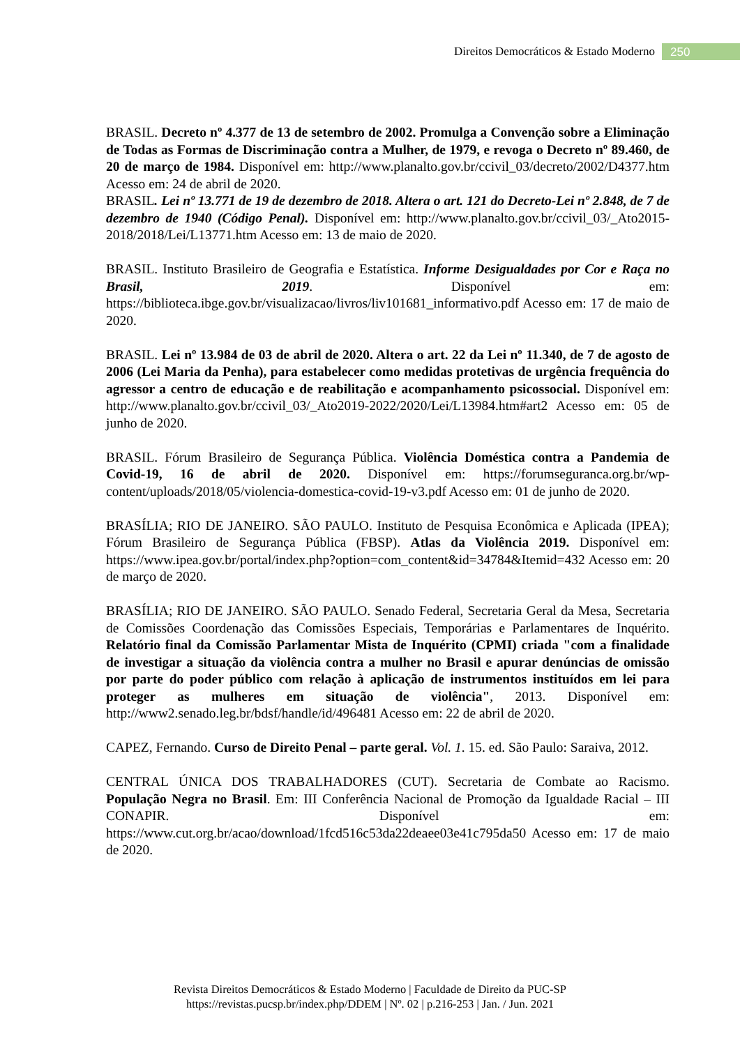Direitos Democráticos & Estado Moderno 250
BRASIL. Decreto nº 4.377 de 13 de setembro de 2002. Promulga a Convenção sobre a Eliminação de Todas as Formas de Discriminação contra a Mulher, de 1979, e revoga o Decreto nº 89.460, de 20 de março de 1984. Disponível em: http://www.planalto.gov.br/ccivil_03/decreto/2002/D4377.htm Acesso em: 24 de abril de 2020.
BRASIL. Lei nº 13.771 de 19 de dezembro de 2018. Altera o art. 121 do Decreto-Lei nº 2.848, de 7 de dezembro de 1940 (Código Penal). Disponível em: http://www.planalto.gov.br/ccivil_03/_Ato2015-2018/2018/Lei/L13771.htm Acesso em: 13 de maio de 2020.
BRASIL. Instituto Brasileiro de Geografia e Estatística. Informe Desigualdades por Cor e Raça no Brasil, 2019. Disponível em: https://biblioteca.ibge.gov.br/visualizacao/livros/liv101681_informativo.pdf Acesso em: 17 de maio de 2020.
BRASIL. Lei nº 13.984 de 03 de abril de 2020. Altera o art. 22 da Lei nº 11.340, de 7 de agosto de 2006 (Lei Maria da Penha), para estabelecer como medidas protetivas de urgência frequência do agressor a centro de educação e de reabilitação e acompanhamento psicossocial. Disponível em: http://www.planalto.gov.br/ccivil_03/_Ato2019-2022/2020/Lei/L13984.htm#art2 Acesso em: 05 de junho de 2020.
BRASIL. Fórum Brasileiro de Segurança Pública. Violência Doméstica contra a Pandemia de Covid-19, 16 de abril de 2020. Disponível em: https://forumseguranca.org.br/wp-content/uploads/2018/05/violencia-domestica-covid-19-v3.pdf Acesso em: 01 de junho de 2020.
BRASÍLIA; RIO DE JANEIRO. SÃO PAULO. Instituto de Pesquisa Econômica e Aplicada (IPEA); Fórum Brasileiro de Segurança Pública (FBSP). Atlas da Violência 2019. Disponível em: https://www.ipea.gov.br/portal/index.php?option=com_content&id=34784&Itemid=432 Acesso em: 20 de março de 2020.
BRASÍLIA; RIO DE JANEIRO. SÃO PAULO. Senado Federal, Secretaria Geral da Mesa, Secretaria de Comissões Coordenação das Comissões Especiais, Temporárias e Parlamentares de Inquérito. Relatório final da Comissão Parlamentar Mista de Inquérito (CPMI) criada "com a finalidade de investigar a situação da violência contra a mulher no Brasil e apurar denúncias de omissão por parte do poder público com relação à aplicação de instrumentos instituídos em lei para proteger as mulheres em situação de violência", 2013. Disponível em: http://www2.senado.leg.br/bdsf/handle/id/496481 Acesso em: 22 de abril de 2020.
CAPEZ, Fernando. Curso de Direito Penal – parte geral. Vol. 1. 15. ed. São Paulo: Saraiva, 2012.
CENTRAL ÚNICA DOS TRABALHADORES (CUT). Secretaria de Combate ao Racismo. População Negra no Brasil. Em: III Conferência Nacional de Promoção da Igualdade Racial – III CONAPIR. Disponível em: https://www.cut.org.br/acao/download/1fcd516c53da22deaee03e41c795da50 Acesso em: 17 de maio de 2020.
Revista Direitos Democráticos & Estado Moderno | Faculdade de Direito da PUC-SP
https://revistas.pucsp.br/index.php/DDEM | Nº. 02 | p.216-253 | Jan. / Jun. 2021